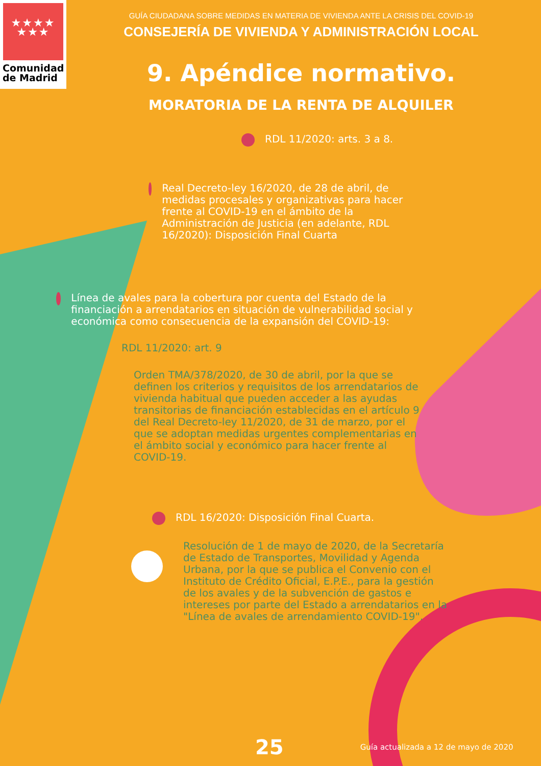★★★★
★★★
Comunidad
de Madrid
GUÍA CIUDADANA SOBRE MEDIDAS EN MATERIA DE VIVIENDA ANTE LA CRISIS DEL COVID-19
CONSEJERÍA DE VIVIENDA Y ADMINISTRACIÓN LOCAL
9. Apéndice normativo.
MORATORIA DE LA RENTA DE ALQUILER
RDL 11/2020: arts. 3 a 8.
Real Decreto-ley 16/2020, de 28 de abril, de medidas procesales y organizativas para hacer frente al COVID-19 en el ámbito de la Administración de Justicia (en adelante, RDL 16/2020): Disposición Final Cuarta
Línea de avales para la cobertura por cuenta del Estado de la financiación a arrendatarios en situación de vulnerabilidad social y económica como consecuencia de la expansión del COVID-19:
RDL 11/2020: art. 9
Orden TMA/378/2020, de 30 de abril, por la que se definen los criterios y requisitos de los arrendatarios de vivienda habitual que pueden acceder a las ayudas transitorias de financiación establecidas en el artículo 9 del Real Decreto-ley 11/2020, de 31 de marzo, por el que se adoptan medidas urgentes complementarias en el ámbito social y económico para hacer frente al COVID-19.
RDL 16/2020: Disposición Final Cuarta.
Resolución de 1 de mayo de 2020, de la Secretaría de Estado de Transportes, Movilidad y Agenda Urbana, por la que se publica el Convenio con el Instituto de Crédito Oficial, E.P.E., para la gestión de los avales y de la subvención de gastos e intereses por parte del Estado a arrendatarios en la "Línea de avales de arrendamiento COVID-19".
25 Guía actualizada a 12 de mayo de 2020